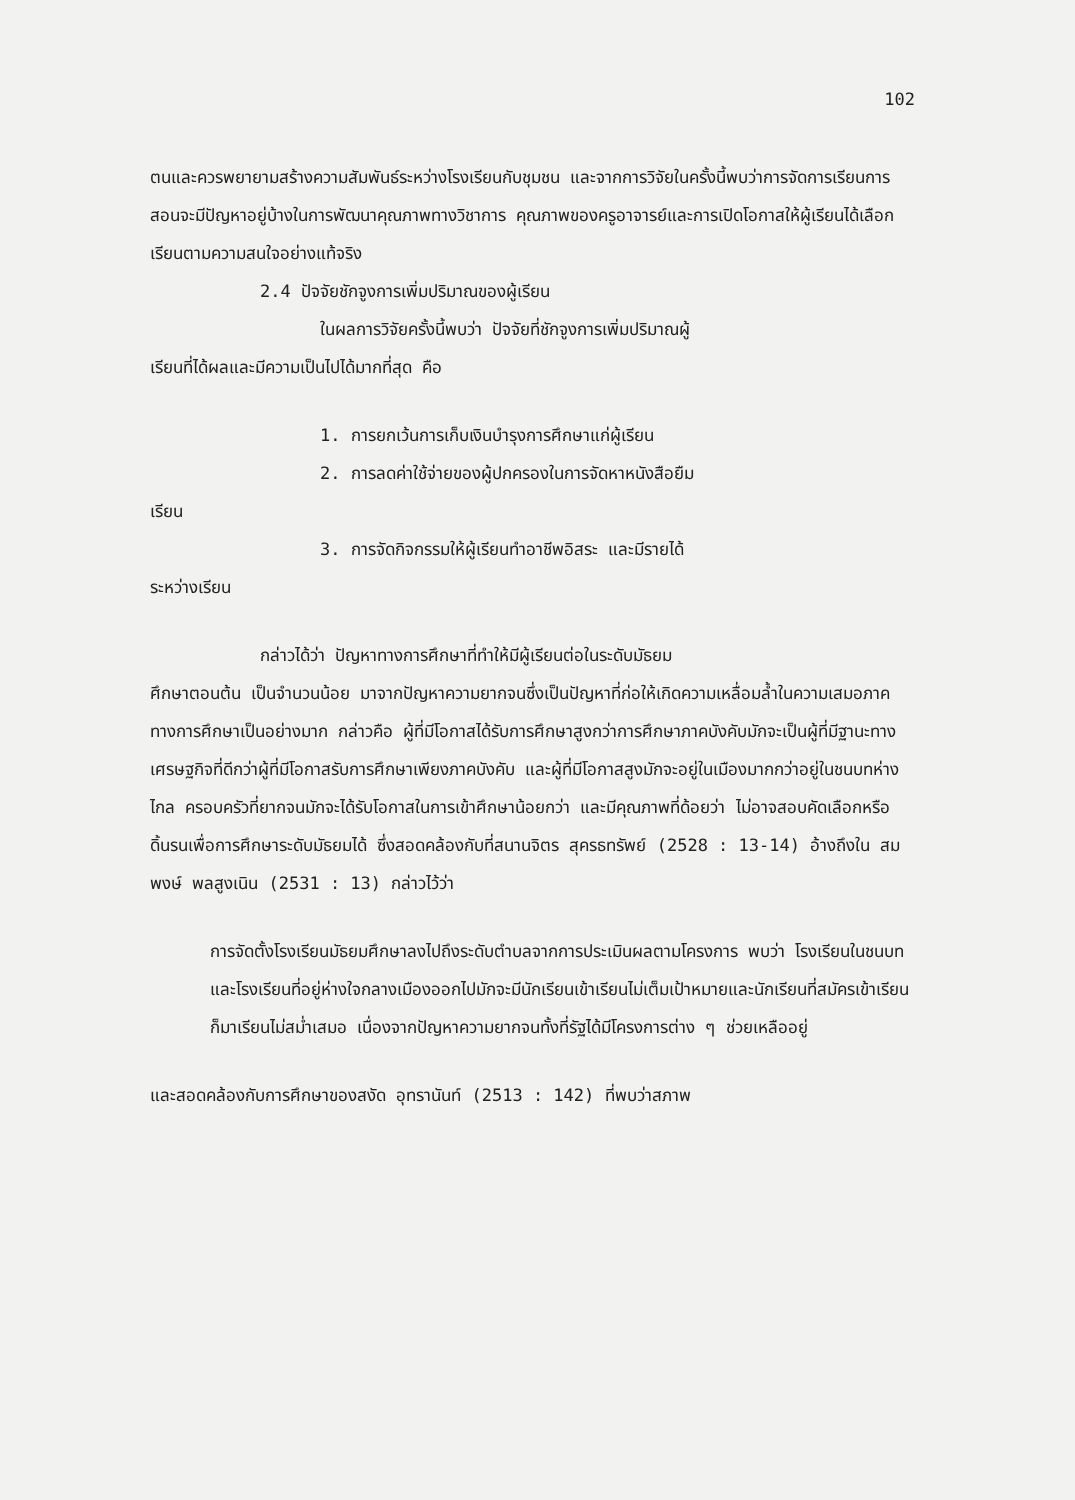102
ตนและควรพยายามสร้างความสัมพันธ์ระหว่างโรงเรียนกับชุมชน และจากการวิจัยในครั้งนี้พบว่าการจัดการเรียนการสอนจะมีปัญหาอยู่บ้างในการพัฒนาคุณภาพทางวิชาการ คุณภาพของครูอาจารย์และการเปิดโอกาสให้ผู้เรียนได้เลือกเรียนตามความสนใจอย่างแท้จริง
2.4 ปัจจัยชักจูงการเพิ่มปริมาณของผู้เรียน
ในผลการวิจัยครั้งนี้พบว่า ปัจจัยที่ชักจูงการเพิ่มปริมาณผู้
เรียนที่ได้ผลและมีความเป็นไปได้มากที่สุด คือ
1. การยกเว้นการเก็บเงินบำรุงการศึกษาแก่ผู้เรียน
2. การลดค่าใช้จ่ายของผู้ปกครองในการจัดหาหนังสือยืม
เรียน
3. การจัดกิจกรรมให้ผู้เรียนทำอาชีพอิสระ และมีรายได้
ระหว่างเรียน
กล่าวได้ว่า ปัญหาทางการศึกษาที่ทำให้มีผู้เรียนต่อในระดับมัธยม
ศึกษาตอนต้น เป็นจำนวนน้อย มาจากปัญหาความยากจนซึ่งเป็นปัญหาที่ก่อให้เกิดความเหลื่อมล้ำในความเสมอภาคทางการศึกษาเป็นอย่างมาก กล่าวคือ ผู้ที่มีโอกาสได้รับการศึกษาสูงกว่าการศึกษาภาคบังคับมักจะเป็นผู้ที่มีฐานะทางเศรษฐกิจที่ดีกว่าผู้ที่มีโอกาสรับการศึกษาเพียงภาคบังคับ และผู้ที่มีโอกาสสูงมักจะอยู่ในเมืองมากกว่าอยู่ในชนบทห่างไกล ครอบครัวที่ยากจนมักจะได้รับโอกาสในการเข้าศึกษาน้อยกว่า และมีคุณภาพที่ด้อยว่า ไม่อาจสอบคัดเลือกหรือดิ้นรนเพื่อการศึกษาระดับมัธยมได้ ซึ่งสอดคล้องกับที่สนานจิตร สุครธทรัพย์ (2528 : 13-14) อ้างถึงใน สมพงษ์ พลสูงเนิน (2531 : 13) กล่าวไว้ว่า
การจัดตั้งโรงเรียนมัธยมศึกษาลงไปถึงระดับตำบลจากการประเมินผลตามโครงการ พบว่า โรงเรียนในชนบทและโรงเรียนที่อยู่ห่างใจกลางเมืองออกไปมักจะมีนักเรียนเข้าเรียนไม่เต็มเป้าหมายและนักเรียนที่สมัครเข้าเรียนก็มาเรียนไม่สม่ำเสมอ เนื่องจากปัญหาความยากจนทั้งที่รัฐได้มีโครงการต่าง ๆ ช่วยเหลืออยู่
และสอดคล้องกับการศึกษาของสงัด อุทรานันท์ (2513 : 142) ที่พบว่าสภาพ